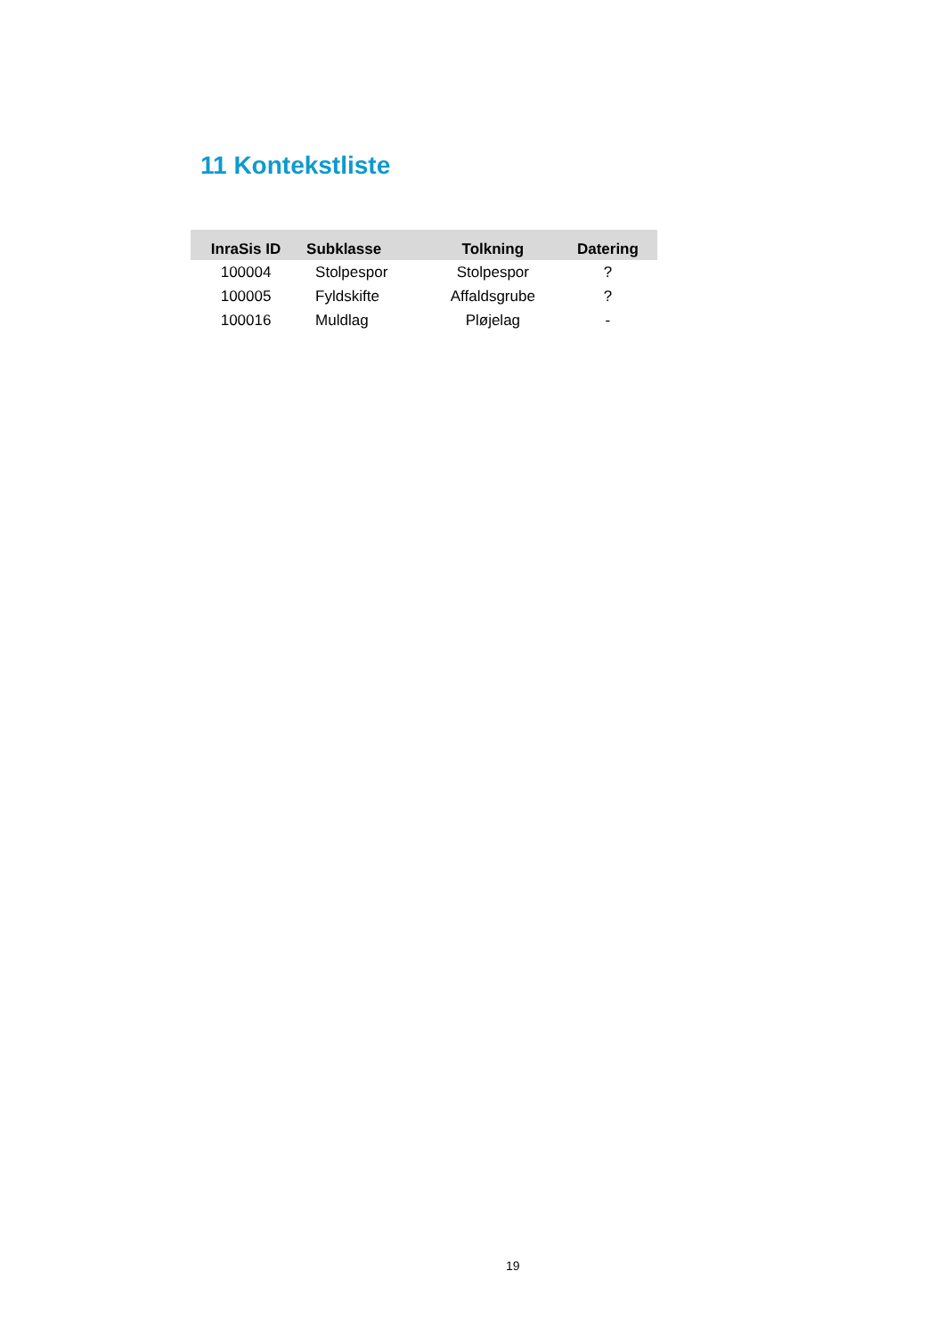11 Kontekstliste
| InraSis ID | Subklasse | Tolkning | Datering |
| --- | --- | --- | --- |
| 100004 | Stolpespor | Stolpespor | ? |
| 100005 | Fyldskifte | Affaldsgrube | ? |
| 100016 | Muldlag | Pløjelag | - |
19